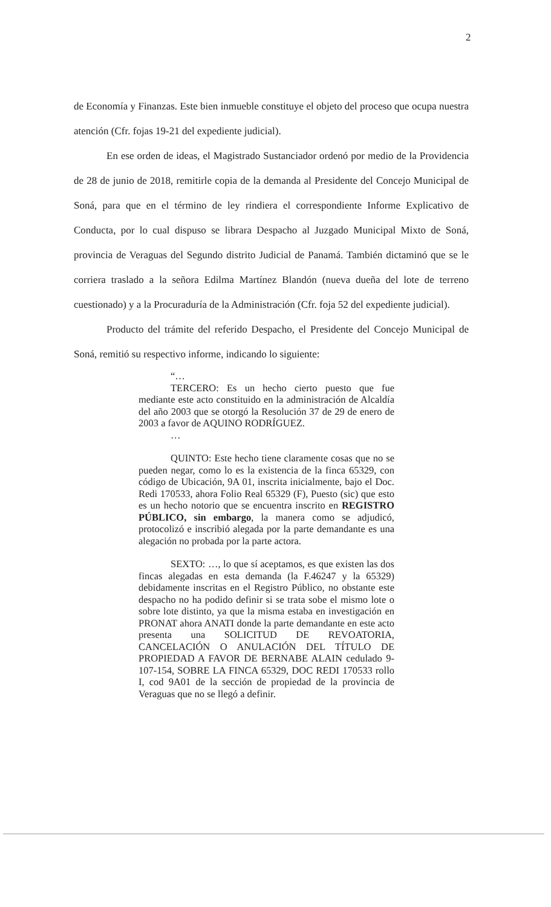2
de Economía y Finanzas. Este bien inmueble constituye el objeto del proceso que ocupa nuestra atención (Cfr. fojas 19-21 del expediente judicial).
En ese orden de ideas, el Magistrado Sustanciador ordenó por medio de la Providencia de 28 de junio de 2018, remitirle copia de la demanda al Presidente del Concejo Municipal de Soná, para que en el término de ley rindiera el correspondiente Informe Explicativo de Conducta, por lo cual dispuso se librara Despacho al Juzgado Municipal Mixto de Soná, provincia de Veraguas del Segundo distrito Judicial de Panamá. También dictaminó que se le corriera traslado a la señora Edilma Martínez Blandón (nueva dueña del lote de terreno cuestionado) y a la Procuraduría de la Administración (Cfr. foja 52 del expediente judicial).
Producto del trámite del referido Despacho, el Presidente del Concejo Municipal de Soná, remitió su respectivo informe, indicando lo siguiente:
“…
TERCERO: Es un hecho cierto puesto que fue mediante este acto constituido en la administración de Alcaldía del año 2003 que se otorgó la Resolución 37 de 29 de enero de 2003 a favor de AQUINO RODRÍGUEZ.
…
QUINTO: Este hecho tiene claramente cosas que no se pueden negar, como lo es la existencia de la finca 65329, con código de Ubicación, 9A 01, inscrita inicialmente, bajo el Doc. Redi 170533, ahora Folio Real 65329 (F), Puesto (sic) que esto es un hecho notorio que se encuentra inscrito en REGISTRO PÚBLICO, sin embargo, la manera como se adjudicó, protocolizó e inscribió alegada por la parte demandante es una alegación no probada por la parte actora.
SEXTO: …, lo que sí aceptamos, es que existen las dos fincas alegadas en esta demanda (la F.46247 y la 65329) debidamente inscritas en el Registro Público, no obstante este despacho no ha podido definir si se trata sobe el mismo lote o sobre lote distinto, ya que la misma estaba en investigación en PRONAT ahora ANATI donde la parte demandante en este acto presenta una SOLICITUD DE REVOATORIA, CANCELACIÓN O ANULACIÓN DEL TÍTULO DE PROPIEDAD A FAVOR DE BERNABE ALAIN cedulado 9-107-154, SOBRE LA FINCA 65329, DOC REDI 170533 rollo I, cod 9A01 de la sección de propiedad de la provincia de Veraguas que no se llegó a definir.